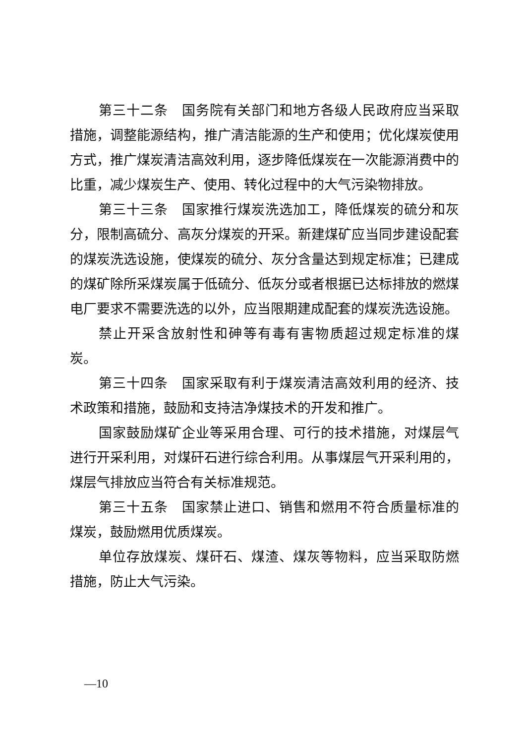第三十二条　国务院有关部门和地方各级人民政府应当采取措施，调整能源结构，推广清洁能源的生产和使用；优化煤炭使用方式，推广煤炭清洁高效利用，逐步降低煤炭在一次能源消费中的比重，减少煤炭生产、使用、转化过程中的大气污染物排放。
第三十三条　国家推行煤炭洗选加工，降低煤炭的硫分和灰分，限制高硫分、高灰分煤炭的开采。新建煤矿应当同步建设配套的煤炭洗选设施，使煤炭的硫分、灰分含量达到规定标准；已建成的煤矿除所采煤炭属于低硫分、低灰分或者根据已达标排放的燃煤电厂要求不需要洗选的以外，应当限期建成配套的煤炭洗选设施。
禁止开采含放射性和砷等有毒有害物质超过规定标准的煤炭。
第三十四条　国家采取有利于煤炭清洁高效利用的经济、技术政策和措施，鼓励和支持洁净煤技术的开发和推广。
国家鼓励煤矿企业等采用合理、可行的技术措施，对煤层气进行开采利用，对煤矸石进行综合利用。从事煤层气开采利用的，煤层气排放应当符合有关标准规范。
第三十五条　国家禁止进口、销售和燃用不符合质量标准的煤炭，鼓励燃用优质煤炭。
单位存放煤炭、煤矸石、煤渣、煤灰等物料，应当采取防燃措施，防止大气污染。
—10